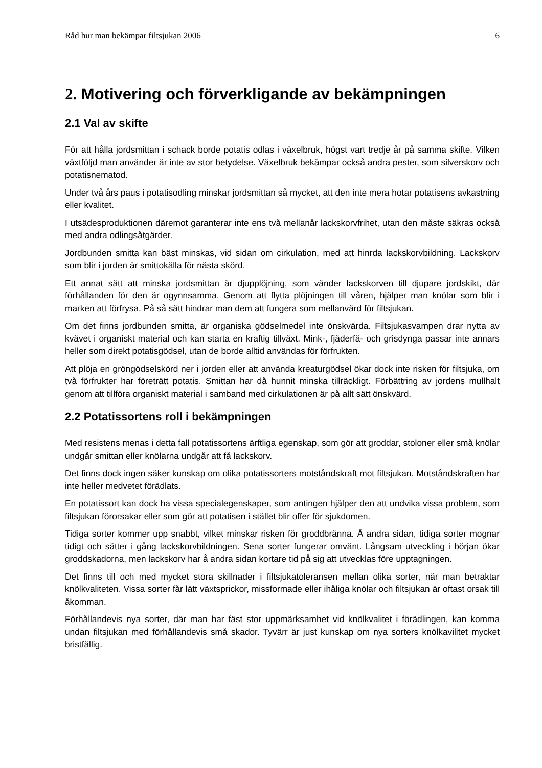Råd hur man bekämpar filtsjukan 2006 6
2. Motivering och förverkligande av bekämpningen
2.1 Val av skifte
För att hålla jordsmittan i schack borde potatis odlas i växelbruk, högst vart tredje år på samma skifte. Vilken växtföljd man använder är inte av stor betydelse. Växelbruk bekämpar också andra pester, som silverskorv och potatisnematod.
Under två års paus i potatisodling minskar jordsmittan så mycket, att den inte mera hotar potatisens avkastning eller kvalitet.
I utsädesproduktionen däremot garanterar inte ens två mellanår lackskorvfrihet, utan den måste säkras också med andra odlingsåtgärder.
Jordbunden smitta kan bäst minskas, vid sidan om cirkulation, med att hinrda lackskorvbildning. Lackskorv som blir i jorden är smittokälla för nästa skörd.
Ett annat sätt att minska jordsmittan är djupplöjning, som vänder lackskorven till djupare jordskikt, där förhållanden för den är ogynnsamma. Genom att flytta plöjningen till våren, hjälper man knölar som blir i marken att förfrysa. På så sätt hindrar man dem att fungera som mellanvärd för filtsjukan.
Om det finns jordbunden smitta, är organiska gödselmedel inte önskvärda. Filtsjukasvampen drar nytta av kvävet i organiskt material och kan starta en kraftig tillväxt. Mink-, fjäderfä- och grisdynga passar inte annars heller som direkt potatisgödsel, utan de borde alltid användas för förfrukten.
Att plöja en gröngödselskörd ner i jorden eller att använda kreaturgödsel ökar dock inte risken för filtsjuka, om två förfrukter har företrätt potatis. Smittan har då hunnit minska tillräckligt. Förbättring av jordens mullhalt genom att tillföra organiskt material i samband med cirkulationen är på allt sätt önskvärd.
2.2 Potatissortens roll i bekämpningen
Med resistens menas i detta fall potatissortens ärftliga egenskap, som gör att groddar, stoloner eller små knölar undgår smittan eller knölarna undgår att få lackskorv.
Det finns dock ingen säker kunskap om olika potatissorters motståndskraft mot filtsjukan. Motståndskraften har inte heller medvetet förädlats.
En potatissort kan dock ha vissa specialegenskaper, som antingen hjälper den att undvika vissa problem, som filtsjukan förorsakar eller som gör att potatisen i stället blir offer för sjukdomen.
Tidiga sorter kommer upp snabbt, vilket minskar risken för groddbränna. Å andra sidan, tidiga sorter mognar tidigt och sätter i gång lackskorvbildningen. Sena sorter fungerar omvänt. Långsam utveckling i början ökar groddskadorna, men lackskorv har å andra sidan kortare tid på sig att utvecklas före upptagningen.
Det finns till och med mycket stora skillnader i filtsjukatoleransen mellan olika sorter, när man betraktar knölkvaliteten. Vissa sorter får lätt växtsprickor, missformade eller ihåliga knölar och filtsjukan är oftast orsak till åkomman.
Förhållandevis nya sorter, där man har fäst stor uppmärksamhet vid knölkvalitet i förädlingen, kan komma undan filtsjukan med förhållandevis små skador. Tyvärr är just kunskap om nya sorters knölkavilitet mycket bristfällig.